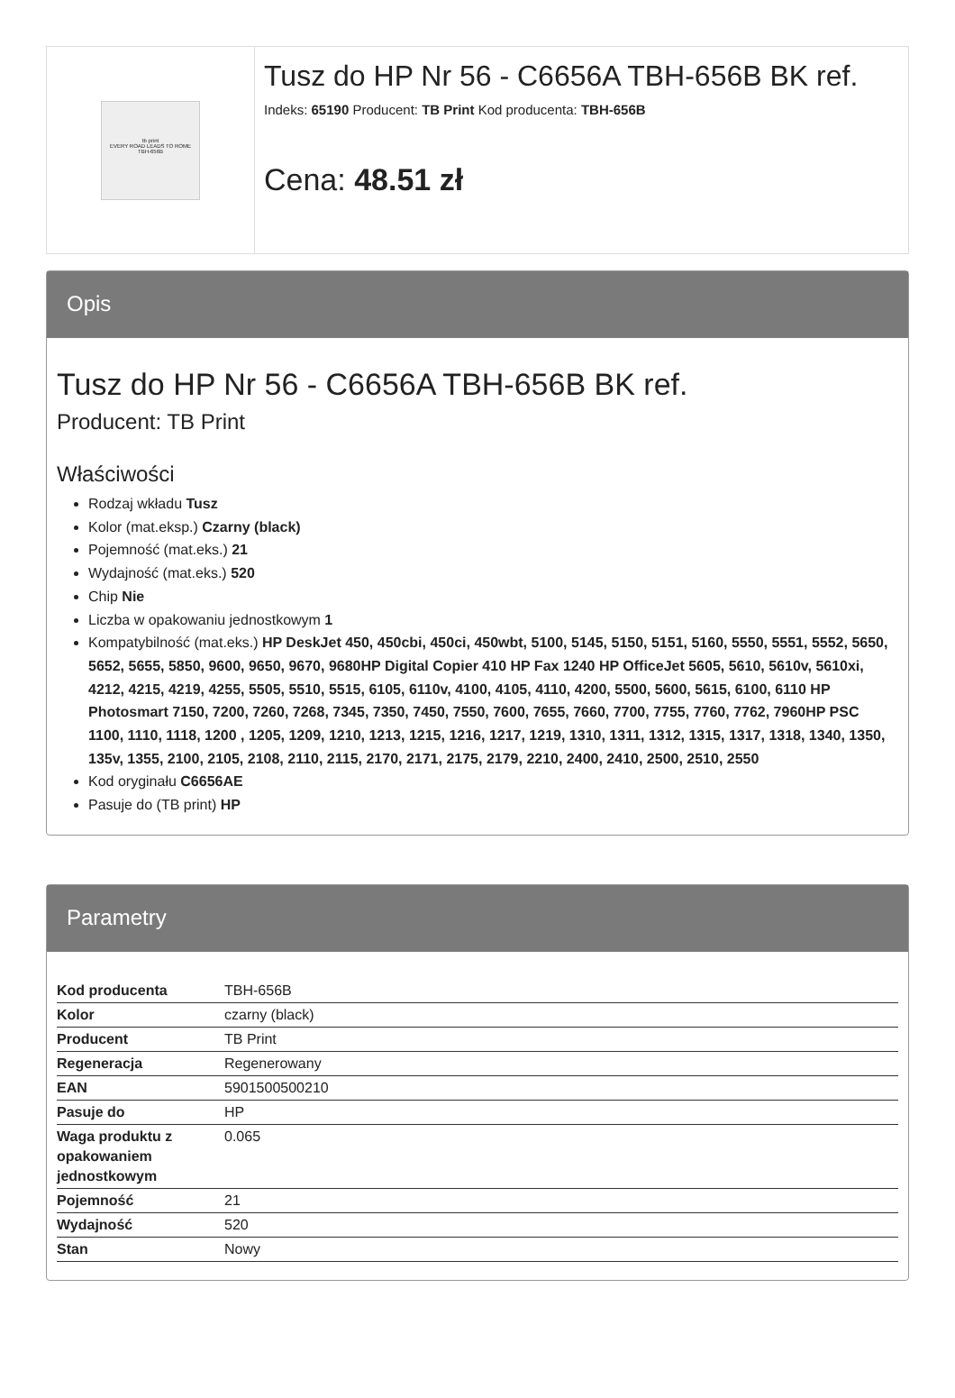tb print
EVERY ROAD LEADS TO ROME
TBH-656B
Tusz do HP Nr 56 - C6656A TBH-656B BK ref.
Indeks: 65190 Producent: TB Print Kod producenta: TBH-656B
Cena: 48.51 zł
Opis
Tusz do HP Nr 56 - C6656A TBH-656B BK ref.
Producent: TB Print
Właściwości
Rodzaj wkładu Tusz
Kolor (mat.eksp.) Czarny (black)
Pojemność (mat.eks.) 21
Wydajność (mat.eks.) 520
Chip Nie
Liczba w opakowaniu jednostkowym 1
Kompatybilność (mat.eks.) HP DeskJet 450, 450cbi, 450ci, 450wbt, 5100, 5145, 5150, 5151, 5160, 5550, 5551, 5552, 5650, 5652, 5655, 5850, 9600, 9650, 9670, 9680HP Digital Copier 410 HP Fax 1240 HP OfficeJet 5605, 5610, 5610v, 5610xi, 4212, 4215, 4219, 4255, 5505, 5510, 5515, 6105, 6110v, 4100, 4105, 4110, 4200, 5500, 5600, 5615, 6100, 6110 HP Photosmart 7150, 7200, 7260, 7268, 7345, 7350, 7450, 7550, 7600, 7655, 7660, 7700, 7755, 7760, 7762, 7960HP PSC 1100, 1110, 1118, 1200 , 1205, 1209, 1210, 1213, 1215, 1216, 1217, 1219, 1310, 1311, 1312, 1315, 1317, 1318, 1340, 1350, 135v, 1355, 2100, 2105, 2108, 2110, 2115, 2170, 2171, 2175, 2179, 2210, 2400, 2410, 2500, 2510, 2550
Kod oryginału C6656AE
Pasuje do (TB print) HP
Parametry
| Kod producenta | TBH-656B |
| Kolor | czarny (black) |
| Producent | TB Print |
| Regeneracja | Regenerowany |
| EAN | 5901500500210 |
| Pasuje do | HP |
| Waga produktu z opakowaniem jednostkowym | 0.065 |
| Pojemność | 21 |
| Wydajność | 520 |
| Stan | Nowy |